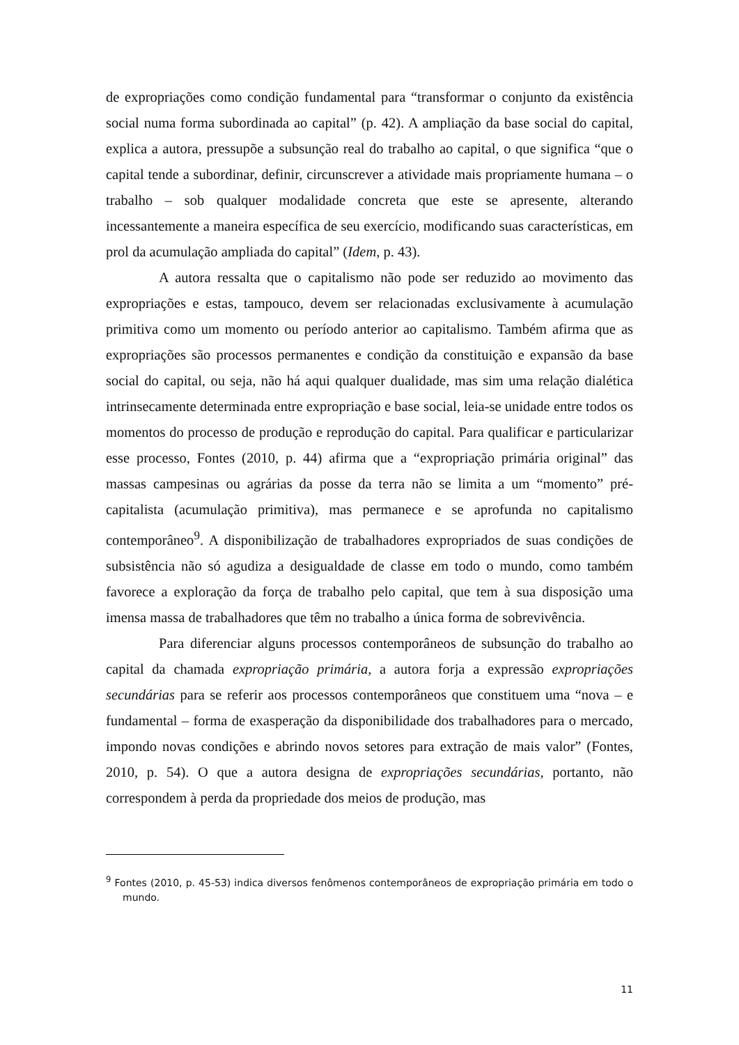de expropriações como condição fundamental para “transformar o conjunto da existência social numa forma subordinada ao capital” (p. 42). A ampliação da base social do capital, explica a autora, pressupõe a subsunção real do trabalho ao capital, o que significa “que o capital tende a subordinar, definir, circunscrever a atividade mais propriamente humana – o trabalho – sob qualquer modalidade concreta que este se apresente, alterando incessantemente a maneira específica de seu exercício, modificando suas características, em prol da acumulação ampliada do capital” (Idem, p. 43).
A autora ressalta que o capitalismo não pode ser reduzido ao movimento das expropriações e estas, tampouco, devem ser relacionadas exclusivamente à acumulação primitiva como um momento ou período anterior ao capitalismo. Também afirma que as expropriações são processos permanentes e condição da constituição e expansão da base social do capital, ou seja, não há aqui qualquer dualidade, mas sim uma relação dialética intrinsecamente determinada entre expropriação e base social, leia-se unidade entre todos os momentos do processo de produção e reprodução do capital. Para qualificar e particularizar esse processo, Fontes (2010, p. 44) afirma que a “expropriação primária original” das massas campesinas ou agrárias da posse da terra não se limita a um “momento” pré-capitalista (acumulação primitiva), mas permanece e se aprofunda no capitalismo contemporâneo<sup>9</sup>. A disponibilização de trabalhadores expropriados de suas condições de subsistência não só agudiza a desigualdade de classe em todo o mundo, como também favorece a exploração da força de trabalho pelo capital, que tem à sua disposição uma imensa massa de trabalhadores que têm no trabalho a única forma de sobrevivência.
Para diferenciar alguns processos contemporâneos de subsunção do trabalho ao capital da chamada expropriação primária, a autora forja a expressão expropriações secundárias para se referir aos processos contemporâneos que constituem uma “nova – e fundamental – forma de exasperação da disponibilidade dos trabalhadores para o mercado, impondo novas condições e abrindo novos setores para extração de mais valor” (Fontes, 2010, p. 54). O que a autora designa de expropriações secundárias, portanto, não correspondem à perda da propriedade dos meios de produção, mas
<sup>9</sup> Fontes (2010, p. 45-53) indica diversos fenômenos contemporâneos de expropriação primária em todo o mundo.
11